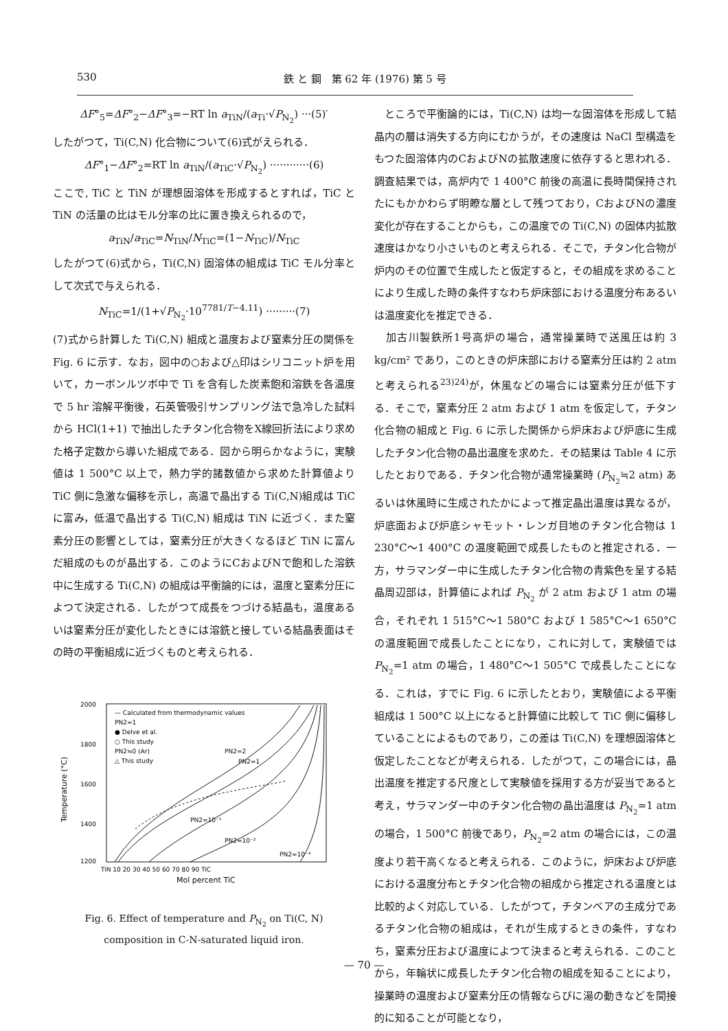530 鉄 と 鋼　第 62 年 (1976) 第 5 号
ΔF°<sub>5</sub>=ΔF°<sub>2</sub>−ΔF°<sub>3</sub>=−RT ln a<sub>TiN</sub>/(a<sub>Ti</sub>·√P<sub>N<sub>2</sub></sub>) ···(5)′
したがつて，Ti(C,N) 化合物について(6)式がえられる．
ΔF°<sub>1</sub>−ΔF°<sub>2</sub>=RT ln a<sub>TiN</sub>/(a<sub>TiC</sub>·√P<sub>N<sub>2</sub></sub>) ············(6)
ここで, TiC と TiN が理想固溶体を形成するとすれば，TiC と TiN の活量の比はモル分率の比に置き換えられるので，
a<sub>TiN</sub>/a<sub>TiC</sub>=N<sub>TiN</sub>/N<sub>TiC</sub>=(1−N<sub>TiC</sub>)/N<sub>TiC</sub>
したがつて(6)式から，Ti(C,N) 固溶体の組成は TiC モル分率として次式で与えられる．
N<sub>TiC</sub>=1/(1+√P<sub>N<sub>2</sub></sub>·10<sup>7781/T−4.11</sup>) ·········(7)
(7)式から計算した Ti(C,N) 組成と温度および窒素分圧の関係を Fig. 6 に示す．なお，図中の○および△印はシリコニット炉を用いて，カーボンルツボ中で Ti を含有した炭素飽和溶鉄を各温度で 5 hr 溶解平衡後，石英管吸引サンプリング法で急冷した試料から HCl(1+1) で抽出したチタン化合物をX線回折法により求めた格子定数から導いた組成である．図から明らかなように，実験値は 1 500°C 以上で，熱力学的諸数値から求めた計算値より TiC 側に急激な偏移を示し，高温で晶出する Ti(C,N)組成は TiC に富み，低温で晶出する Ti(C,N) 組成は TiN に近づく．また窒素分圧の影響としては，窒素分圧が大きくなるほど TiN に富んだ組成のものが晶出する．このようにCおよびNで飽和した溶鉄中に生成する Ti(C,N) の組成は平衡論的には，温度と窒素分圧によつて決定される．したがつて成長をつづける結晶も，温度あるいは窒素分圧が変化したときには溶銑と接している結晶表面はその時の平衡組成に近づくものと考えられる．
2000
1800
1600
1400
1200
Temperature (°C)
TiN 10 20 30 40 50 60 70 80 90 TiC
Mol percent TiC
— Calculated from thermodynamic values
PN2=1
● Delve et al.
○ This study
PN2≒0 (Ar)
△ This study
PN2=2
PN2=1
PN2=10⁻¹
PN2=10⁻²
PN2=10⁻⁴
Fig. 6. Effect of temperature and P<sub>N<sub>2</sub></sub> on Ti(C, N)
composition in C-N-saturated liquid iron.
　ところで平衡論的には，Ti(C,N) は均一な固溶体を形成して結晶内の層は消失する方向にむかうが，その速度は NaCl 型構造をもつた固溶体内のCおよびNの拡散速度に依存すると思われる．調査結果では，高炉内で 1 400°C 前後の高温に長時間保持されたにもかかわらず明瞭な層として残つており，CおよびNの濃度変化が存在することからも，この温度での Ti(C,N) の固体内拡散速度はかなり小さいものと考えられる．そこで，チタン化合物が炉内のその位置で生成したと仮定すると，その組成を求めることにより生成した時の条件すなわち炉床部における温度分布あるいは温度変化を推定できる．
　加古川製鉄所1号高炉の場合，通常操業時で送風圧は約 3 kg/cm² であり，このときの炉床部における窒素分圧は約 2 atm と考えられる<sup>23)24)</sup>が，休風などの場合には窒素分圧が低下する．そこで，窒素分圧 2 atm および 1 atm を仮定して，チタン化合物の組成と Fig. 6 に示した関係から炉床および炉底に生成したチタン化合物の晶出温度を求めた．その結果は Table 4 に示したとおりである．チタン化合物が通常操業時 (P<sub>N<sub>2</sub></sub>≒2 atm) あるいは休風時に生成されたかによって推定晶出温度は異なるが，炉底面および炉底シャモット・レンガ目地のチタン化合物は 1 230°C～1 400°C の温度範囲で成長したものと推定される．一方，サラマンダー中に生成したチタン化合物の青紫色を呈する結晶周辺部は，計算値によれば P<sub>N<sub>2</sub></sub> が 2 atm および 1 atm の場合，それぞれ 1 515°C～1 580°C および 1 585°C～1 650°C の温度範囲で成長したことになり，これに対して，実験値では P<sub>N<sub>2</sub></sub>=1 atm の場合，1 480°C～1 505°C で成長したことになる．これは，すでに Fig. 6 に示したとおり，実験値による平衡組成は 1 500°C 以上になると計算値に比較して TiC 側に偏移していることによるものであり，この差は Ti(C,N) を理想固溶体と仮定したことなどが考えられる．したがつて，この場合には，晶出温度を推定する尺度として実験値を採用する方が妥当であると考え，サラマンダー中のチタン化合物の晶出温度は P<sub>N<sub>2</sub></sub>=1 atm の場合，1 500°C 前後であり，P<sub>N<sub>2</sub></sub>=2 atm の場合には，この温度より若干高くなると考えられる．このように，炉床および炉底における温度分布とチタン化合物の組成から推定される温度とは比較的よく対応している．したがつて，チタンベアの主成分であるチタン化合物の組成は，それが生成するときの条件，すなわち，窒素分圧および温度によつて決まると考えられる．このことから，年輪状に成長したチタン化合物の組成を知ることにより，操業時の温度および窒素分圧の情報ならびに湯の動きなどを間接的に知ることが可能となり，
— 70 —